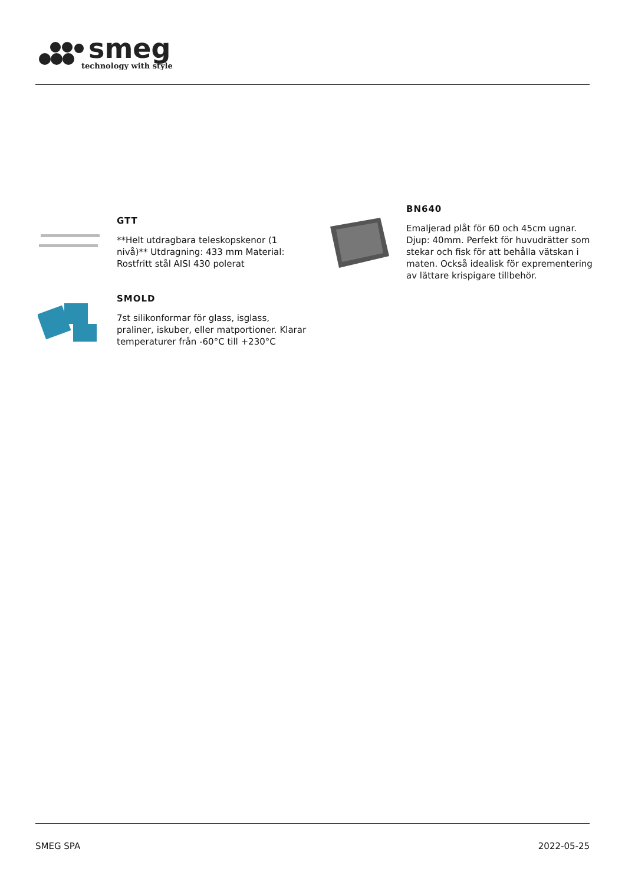smeg
technology with style
GTT
**Helt utdragbara teleskopskenor (1 nivå)** Utdragning: 433 mm Material: Rostfritt stål AISI 430 polerat
SMOLD
7st silikonformar för glass, isglass, praliner, iskuber, eller matportioner. Klarar temperaturer från -60°C till +230°C
BN640
Emaljerad plåt för 60 och 45cm ugnar. Djup: 40mm. Perfekt för huvudrätter som stekar och fisk för att behålla vätskan i maten. Också idealisk för exprementering av lättare krispigare tillbehör.
SMEG SPA 2022-05-25